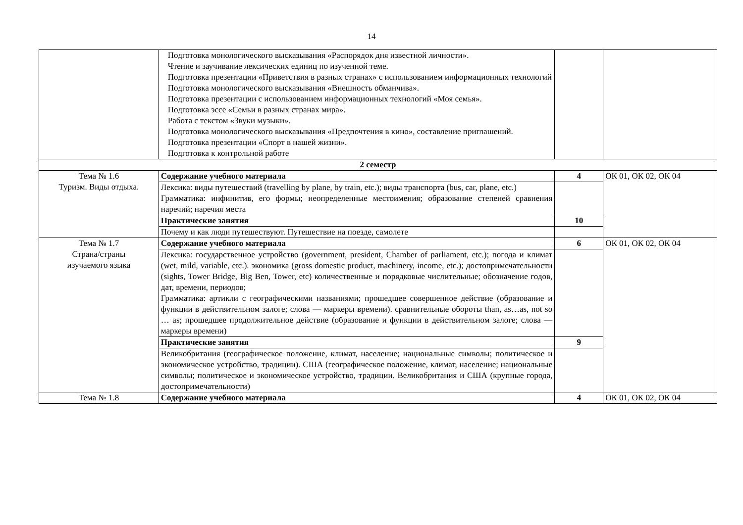14
| | Подготовка монологического высказывания «Распорядок дня известной личности». Чтение и заучивание лексических единиц по изученной теме. Подготовка презентации «Приветствия в разных странах» с использованием информационных технологий Подготовка монологического высказывания «Внешность обманчива». Подготовка презентации с использованием информационных технологий «Моя семья». Подготовка эссе «Семьи в разных странах мира». Работа с текстом «Звуки музыки». Подготовка монологического высказывания «Предпочтения в кино», составление приглашений. Подготовка презентации «Спорт в нашей жизни». Подготовка к контрольной работе | | |
| 2 семестр | | | |
| Тема № 1.6 Туризм. Виды отдыха. | Содержание учебного материала | 4 | ОК 01, ОК 02, ОК 04 |
| | Лексика: виды путешествий (travelling by plane, by train, etc.); виды транспорта (bus, car, plane, etc.) Грамматика: инфинитив, его формы; неопределенные местоимения; образование степеней сравнения наречий; наречия места | | |
| | Практические занятия | 10 | |
| | Почему и как люди путешествуют. Путешествие на поезде, самолете | | |
| Тема № 1.7 Страна/страны изучаемого языка | Содержание учебного материала | 6 | ОК 01, ОК 02, ОК 04 |
| | Лексика: государственное устройство (government, president, Chamber of parliament, etc.); погода и климат (wet, mild, variable, etc.). экономика (gross domestic product, machinery, income, etc.); достопримечательности (sights, Tower Bridge, Big Ben, Tower, etc) количественные и порядковые числительные; обозначение годов, дат, времени, периодов; Грамматика: артикли с географическими названиями; прошедшее совершенное действие (образование и функции в действительном залоге; слова — маркеры времени). сравнительные обороты than, as…as, not so … as; прошедшее продолжительное действие (образование и функции в действительном залоге; слова — маркеры времени) | | |
| | Практические занятия | 9 | |
| | Великобритания (географическое положение, климат, население; национальные символы; политическое и экономическое устройство, традиции). США (географическое положение, климат, население; национальные символы; политическое и экономическое устройство, традиции. Великобритания и США (крупные города, достопримечательности) | | |
| Тема № 1.8 | Содержание учебного материала | 4 | ОК 01, ОК 02, ОК 04 |